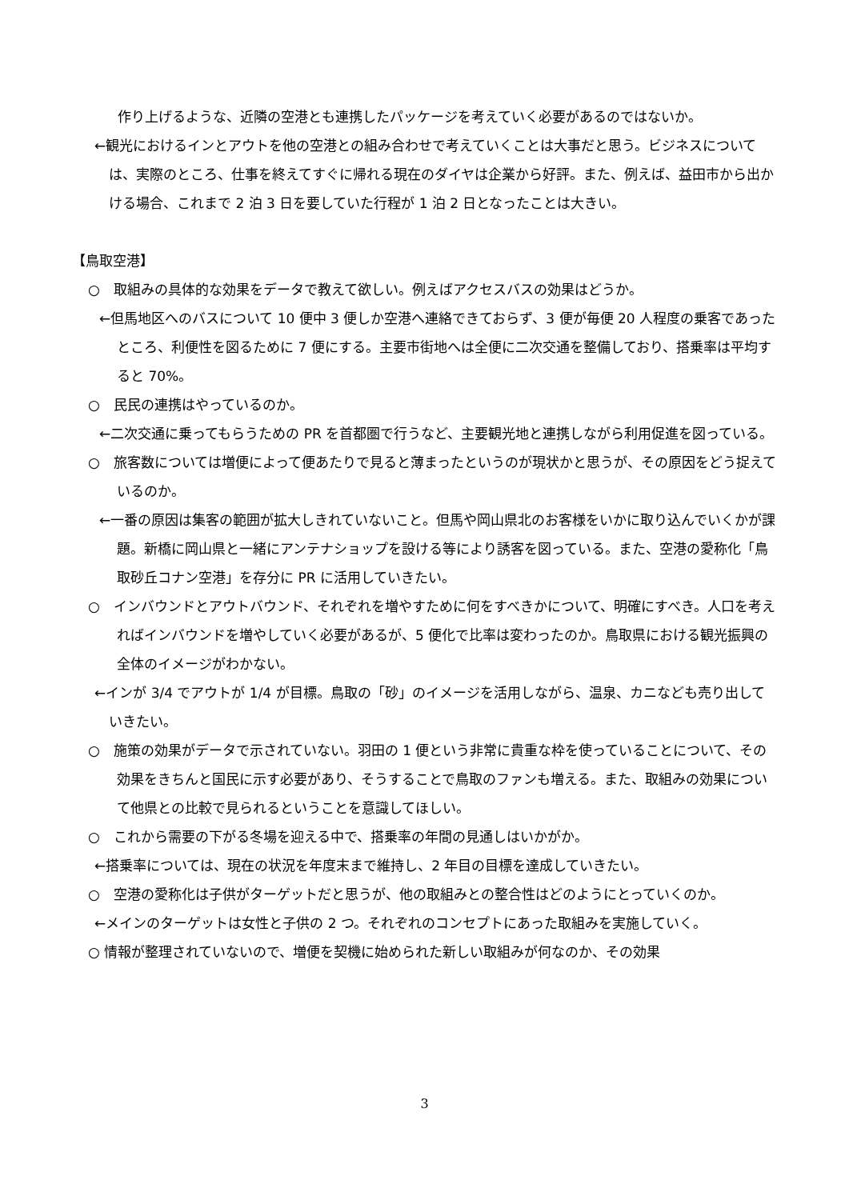作り上げるような、近隣の空港とも連携したパッケージを考えていく必要があるのではないか。
←観光におけるインとアウトを他の空港との組み合わせで考えていくことは大事だと思う。ビジネスについては、実際のところ、仕事を終えてすぐに帰れる現在のダイヤは企業から好評。また、例えば、益田市から出かける場合、これまで 2 泊 3 日を要していた行程が 1 泊 2 日となったことは大きい。
【鳥取空港】
○　取組みの具体的な効果をデータで教えて欲しい。例えばアクセスバスの効果はどうか。
←但馬地区へのバスについて 10 便中 3 便しか空港へ連絡できておらず、3 便が毎便 20 人程度の乗客であったところ、利便性を図るために 7 便にする。主要市街地へは全便に二次交通を整備しており、搭乗率は平均すると 70%。
○　民民の連携はやっているのか。
←二次交通に乗ってもらうための PR を首都圏で行うなど、主要観光地と連携しながら利用促進を図っている。
○　旅客数については増便によって便あたりで見ると薄まったというのが現状かと思うが、その原因をどう捉えているのか。
←一番の原因は集客の範囲が拡大しきれていないこと。但馬や岡山県北のお客様をいかに取り込んでいくかが課題。新橋に岡山県と一緒にアンテナショップを設ける等により誘客を図っている。また、空港の愛称化「鳥取砂丘コナン空港」を存分に PR に活用していきたい。
○　インバウンドとアウトバウンド、それぞれを増やすために何をすべきかについて、明確にすべき。人口を考えればインバウンドを増やしていく必要があるが、5 便化で比率は変わったのか。鳥取県における観光振興の全体のイメージがわかない。
←インが 3/4 でアウトが 1/4 が目標。鳥取の「砂」のイメージを活用しながら、温泉、カニなども売り出していきたい。
○　施策の効果がデータで示されていない。羽田の 1 便という非常に貴重な枠を使っていることについて、その効果をきちんと国民に示す必要があり、そうすることで鳥取のファンも増える。また、取組みの効果について他県との比較で見られるということを意識してほしい。
○　これから需要の下がる冬場を迎える中で、搭乗率の年間の見通しはいかがか。
←搭乗率については、現在の状況を年度末まで維持し、2 年目の目標を達成していきたい。
○　空港の愛称化は子供がターゲットだと思うが、他の取組みとの整合性はどのようにとっていくのか。
←メインのターゲットは女性と子供の 2 つ。それぞれのコンセプトにあった取組みを実施していく。
○ 情報が整理されていないので、増便を契機に始められた新しい取組みが何なのか、その効果
3